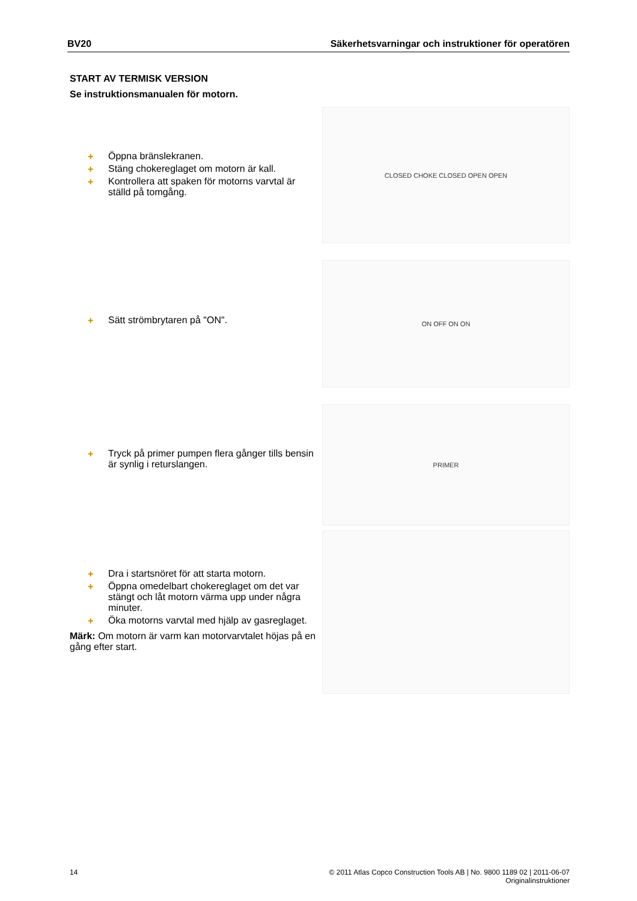BV20 Säkerhetsvarningar och instruktioner för operatören
START AV TERMISK VERSION
Se instruktionsmanualen för motorn.
+ Öppna bränslekranen.
+ Stäng chokereglaget om motorn är kall.
+ Kontrollera att spaken för motorns varvtal är ställd på tomgång.
CLOSED CHOKE CLOSED OPEN OPEN
+ Sätt strömbrytaren på "ON".
ON OFF ON ON
+ Tryck på primer pumpen flera gånger tills bensin är synlig i returslangen.
PRIMER
+ Dra i startsnöret för att starta motorn.
+ Öppna omedelbart chokereglaget om det var stängt och låt motorn värma upp under några minuter.
+ Öka motorns varvtal med hjälp av gasreglaget.
Märk: Om motorn är varm kan motorvarvtalet höjas på en gång efter start.
14 © 2011 Atlas Copco Construction Tools AB | No. 9800 1189 02 | 2011-06-07
Originalinstruktioner